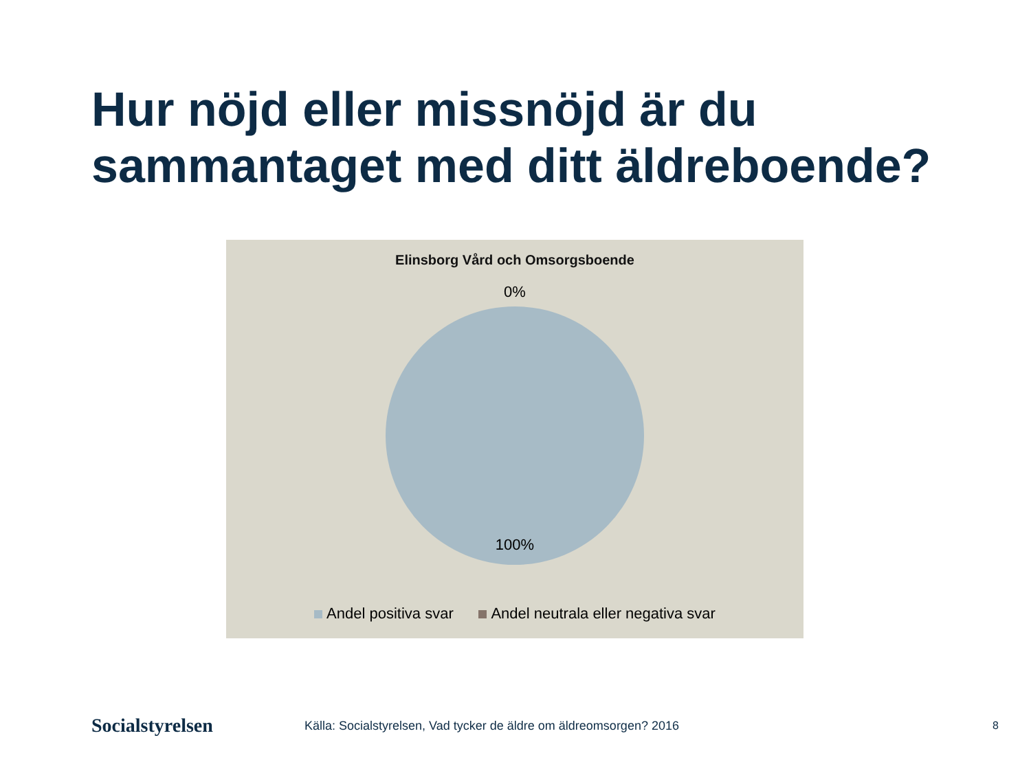Hur nöjd eller missnöjd är du sammantaget med ditt äldreboende?
Elinsborg Vård och Omsorgsboende
0%
100%
Andel positiva svar Andel neutrala eller negativa svar
Socialstyrelsen
Källa: Socialstyrelsen, Vad tycker de äldre om äldreomsorgen? 2016
8